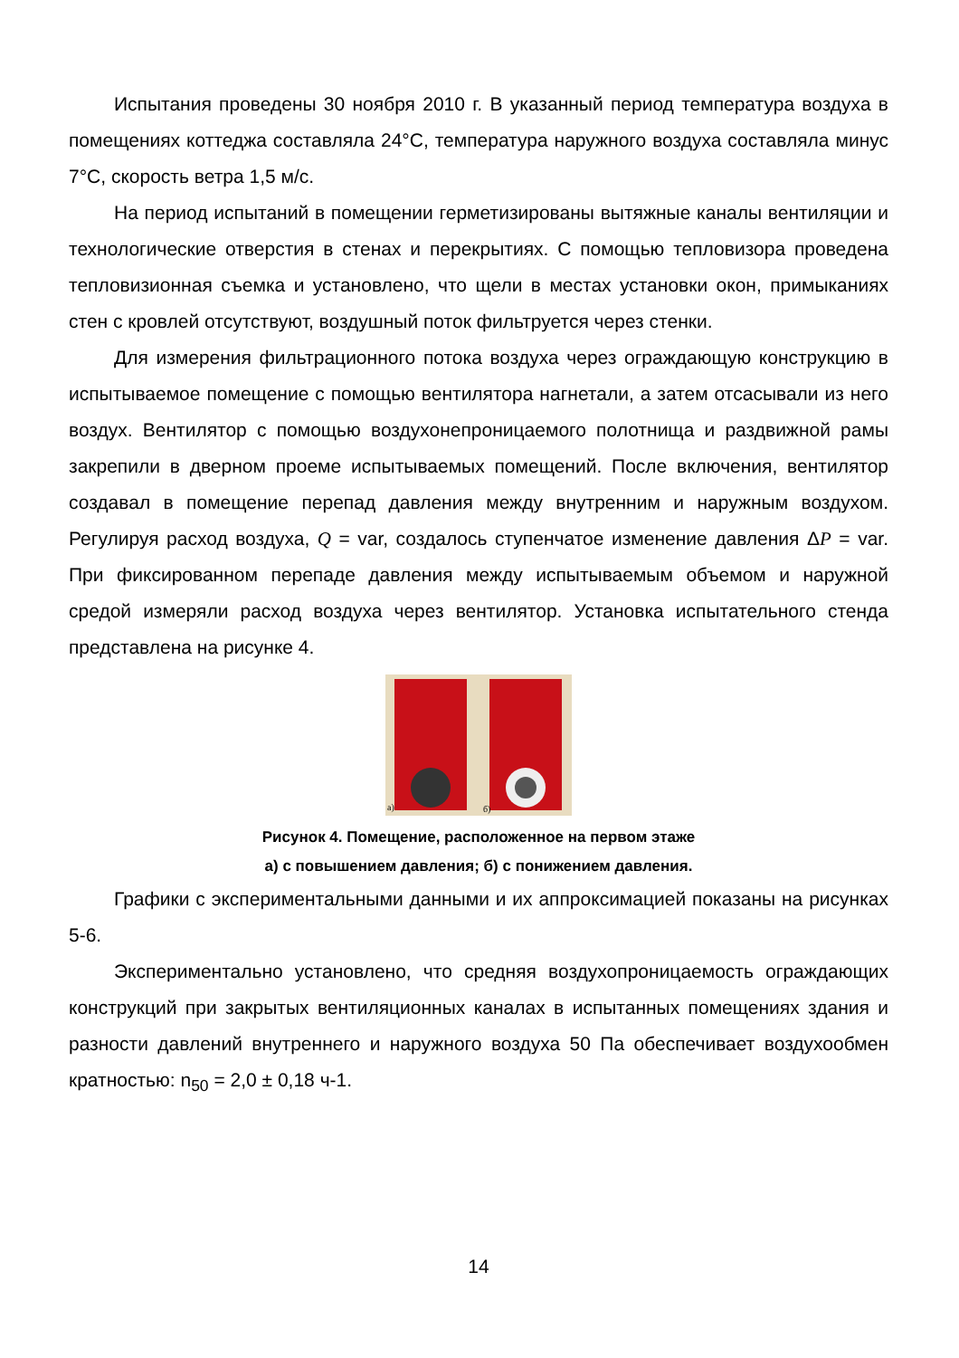Испытания проведены 30 ноября 2010 г. В указанный период температура воздуха в помещениях коттеджа составляла 24°С, температура наружного воздуха составляла минус 7°С, скорость ветра 1,5 м/с.
На период испытаний в помещении герметизированы вытяжные каналы вентиляции и технологические отверстия в стенах и перекрытиях. С помощью тепловизора проведена тепловизионная съемка и установлено, что щели в местах установки окон, примыканиях стен с кровлей отсутствуют, воздушный поток фильтруется через стенки.
Для измерения фильтрационного потока воздуха через ограждающую конструкцию в испытываемое помещение с помощью вентилятора нагнетали, а затем отсасывали из него воздух. Вентилятор с помощью воздухонепроницаемого полотнища и раздвижной рамы закрепили в дверном проеме испытываемых помещений. После включения, вентилятор создавал в помещение перепад давления между внутренним и наружным воздухом. Регулируя расход воздуха, Q = var, создалось ступенчатое изменение давления ΔP = var. При фиксированном перепаде давления между испытываемым объемом и наружной средой измеряли расход воздуха через вентилятор. Установка испытательного стенда представлена на рисунке 4.
а)
б)
Рисунок 4. Помещение, расположенное на первом этаже
а) с повышением давления; б) с понижением давления.
Графики с экспериментальными данными и их аппроксимацией показаны на рисунках 5-6.
Экспериментально установлено, что средняя воздухопроницаемость ограждающих конструкций при закрытых вентиляционных каналах в испытанных помещениях здания и разности давлений внутреннего и наружного воздуха 50 Па обеспечивает воздухообмен кратностью: n<sub>50</sub> = 2,0 ± 0,18 ч-1.
14